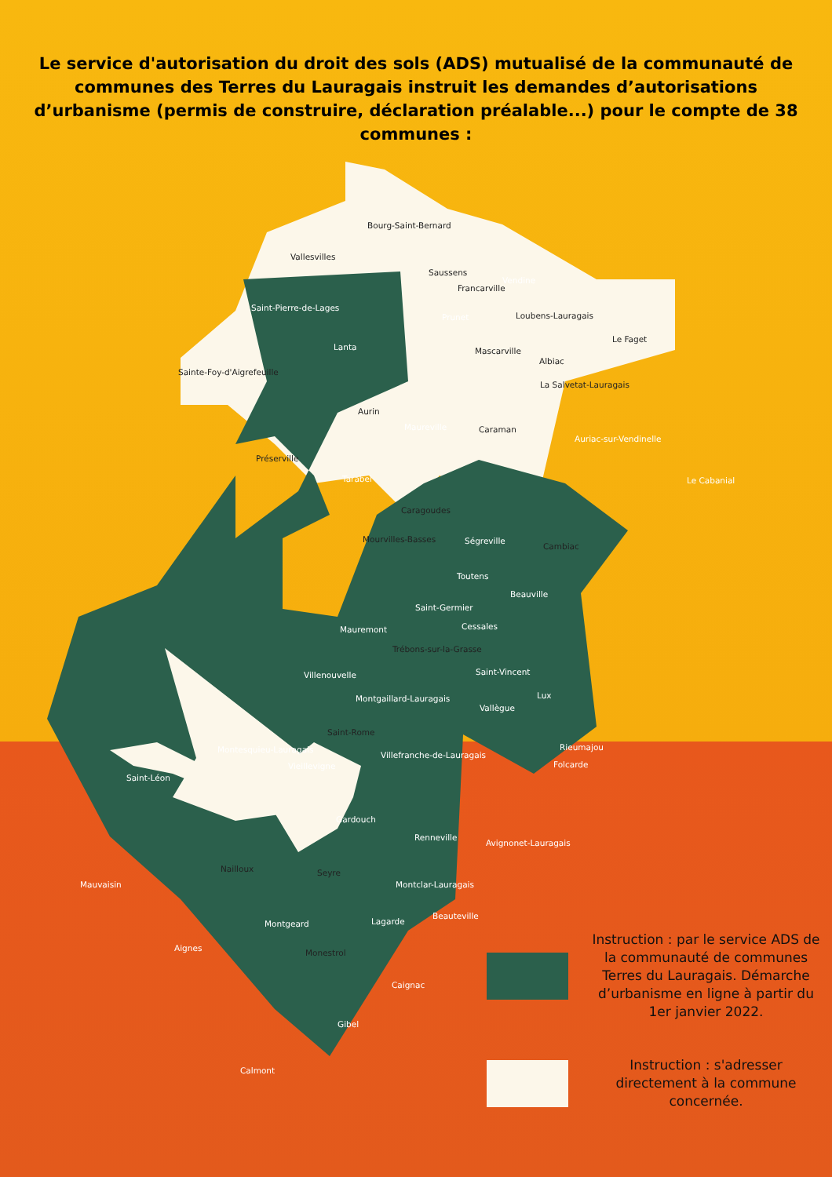Le service d'autorisation du droit des sols (ADS) mutualisé de la communauté de communes des Terres du Lauragais instruit les demandes d’autorisations d’urbanisme (permis de construire, déclaration préalable...) pour le compte de 38 communes :
Bourg-Saint-Bernard
Vallesvilles
Saussens
Vendine
Francarville
Saint-Pierre-de-Lages
Prunet Loubens-Lauragais
Le Faget
Lanta Mascarville
Albiac
Sainte-Foy-d'Aigrefeuille
La Salvetat-Lauragais
Aurin
Maureville Caraman
Auriac-sur-Vendinelle
Préserville
Tarabel Le Cabanial
Caragoudes
Ségreville
Cambiac
Mourvilles-Basses
Toutens
Beauville
Saint-Germier
Cessales
Mauremont
Trébons-sur-la-Grasse
Saint-Vincent
Villenouvelle
Lux
Montgaillard-Lauragais
Vallègue
Saint-Rome
Rieumajou
Montesquieu-Lauragais
Villefranche-de-Lauragais
Folcarde
Vieillevigne
Saint-Léon
Gardouch
Renneville
Avignonet-Lauragais
Nailloux Seyre
Mauvaisin Montclar-Lauragais
Beauteville
Montgeard Lagarde
Aignes Monestrol
Caignac
Gibel
Calmont
Instruction : par le service ADS de la communauté de communes Terres du Lauragais. Démarche d’urbanisme en ligne à partir du 1er janvier 2022.
Instruction : s'adresser directement à la commune concernée.